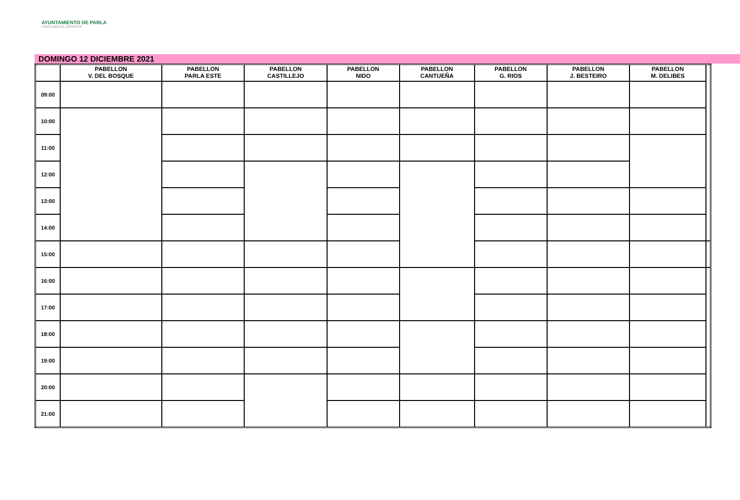AYUNTAMIENTO DE PARLA
CONCEJALÍA DE DEPORTES
DOMINGO 12 DICIEMBRE 2021
| | PABELLON V. DEL BOSQUE | PABELLON PARLA ESTE | PABELLON CASTILLEJO | PABELLON NIDO | PABELLON CANTUEÑA | PABELLON G. RIOS | PABELLON J. BESTEIRO | PABELLON M. DELIBES | |
| --- | --- | --- | --- | --- | --- | --- | --- | --- | --- |
| 09:00 | | | | | | | | | |
| 10:00 | | | | | | | | | |
| 11:00 | | | | | | | | | |
| 12:00 | | | | | | | | | |
| 13:00 | | | | | | | | | |
| 14:00 | | | | | | | | | |
| 15:00 | | | | | | | | | |
| 16:00 | | | | | | | | | |
| 17:00 | | | | | | | | | |
| 18:00 | | | | | | | | | |
| 19:00 | | | | | | | | | |
| 20:00 | | | | | | | | | |
| 21:00 | | | | | | | | | |